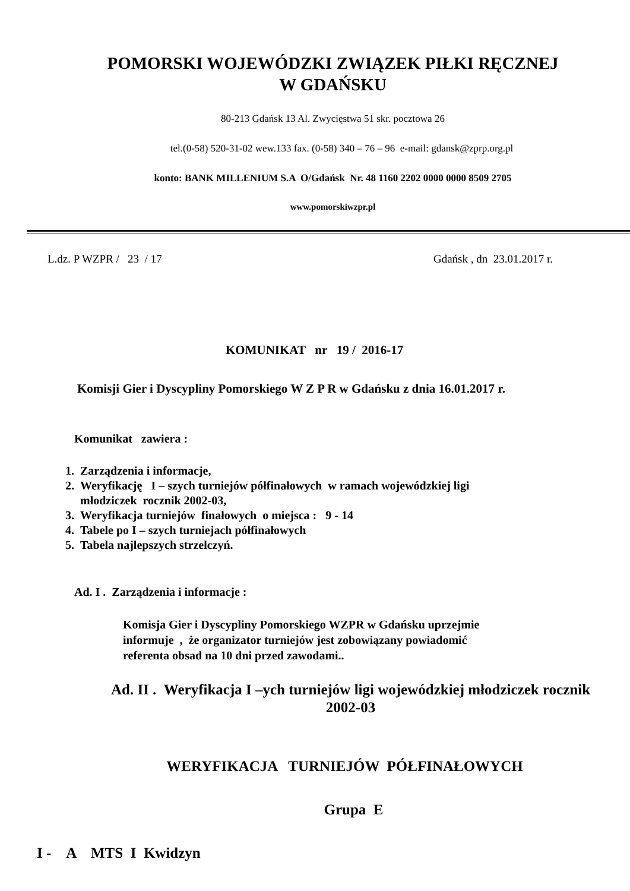POMORSKI WOJEWÓDZKI ZWIĄZEK PIŁKI RĘCZNEJ
W GDAŃSKU
80-213 Gdańsk 13 Al. Zwycięstwa 51 skr. pocztowa 26
tel.(0-58) 520-31-02 wew.133 fax. (0-58) 340 – 76 – 96 e-mail: gdansk@zprp.org.pl
konto: BANK MILLENIUM S.A O/Gdańsk Nr. 48 1160 2202 0000 0000 8509 2705
www.pomorskiwzpr.pl
L.dz. P WZPR / 23 / 17 Gdańsk , dn 23.01.2017 r.
KOMUNIKAT nr 19 / 2016-17
Komisji Gier i Dyscypliny Pomorskiego W Z P R w Gdańsku z dnia 16.01.2017 r.
Komunikat zawiera :
1. Zarządzenia i informacje,
2. Weryfikację I – szych turniejów półfinałowych w ramach wojewódzkiej ligi
młodziczek rocznik 2002-03,
3. Weryfikacja turniejów finałowych o miejsca : 9 - 14
4. Tabele po I – szych turniejach półfinałowych
5. Tabela najlepszych strzelczyń.
Ad. I . Zarządzenia i informacje :
Komisja Gier i Dyscypliny Pomorskiego WZPR w Gdańsku uprzejmie
informuje , że organizator turniejów jest zobowiązany powiadomić
referenta obsad na 10 dni przed zawodami..
Ad. II . Weryfikacja I –ych turniejów ligi wojewódzkiej młodziczek rocznik
2002-03
WERYFIKACJA TURNIEJÓW PÓŁFINAŁOWYCH
Grupa E
I - A MTS I Kwidzyn